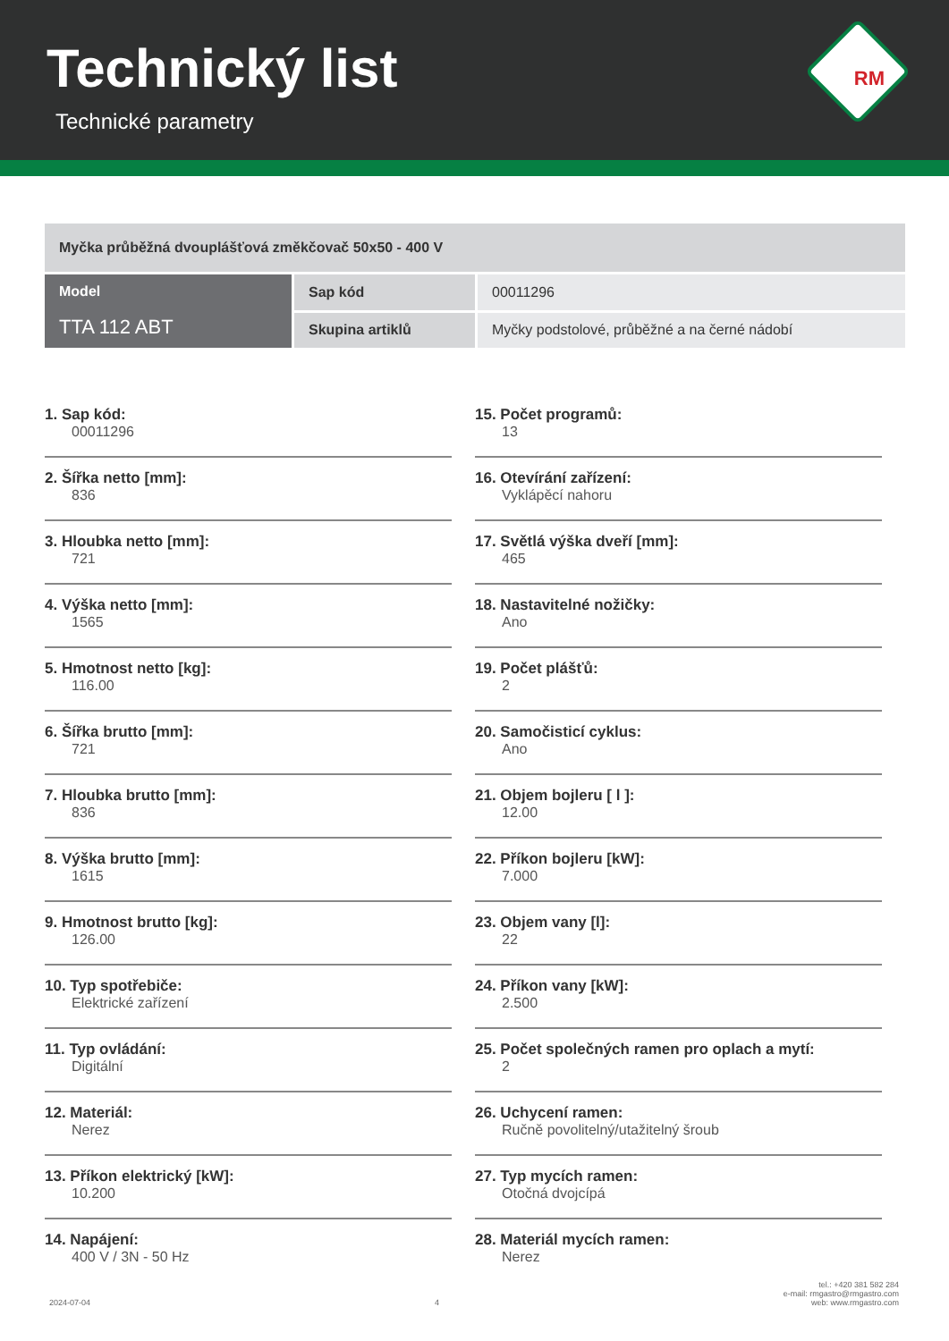Technický list
Technické parametry
RM
| Myčka průběžná dvouplášťová změkčovač 50x50 - 400 V | | |
| Model TTA 112 ABT | Sap kód | 00011296 |
| | Skupina artiklů | Myčky podstolové, průběžné a na černé nádobí |
1. Sap kód:
00011296
2. Šířka netto [mm]:
836
3. Hloubka netto [mm]:
721
4. Výška netto [mm]:
1565
5. Hmotnost netto [kg]:
116.00
6. Šířka brutto [mm]:
721
7. Hloubka brutto [mm]:
836
8. Výška brutto [mm]:
1615
9. Hmotnost brutto [kg]:
126.00
10. Typ spotřebiče:
Elektrické zařízení
11. Typ ovládání:
Digitální
12. Materiál:
Nerez
13. Příkon elektrický [kW]:
10.200
14. Napájení:
400 V / 3N - 50 Hz
15. Počet programů:
13
16. Otevírání zařízení:
Vyklápěcí nahoru
17. Světlá výška dveří [mm]:
465
18. Nastavitelné nožičky:
Ano
19. Počet plášťů:
2
20. Samočisticí cyklus:
Ano
21. Objem bojleru [ l ]:
12.00
22. Příkon bojleru [kW]:
7.000
23. Objem vany [l]:
22
24. Příkon vany [kW]:
2.500
25. Počet společných ramen pro oplach a mytí:
2
26. Uchycení ramen:
Ručně povolitelný/utažitelný šroub
27. Typ mycích ramen:
Otočná dvojcípá
28. Materiál mycích ramen:
Nerez
2024-07-04
4
tel.: +420 381 582 284
e-mail: rmgastro@rmgastro.com
web: www.rmgastro.com